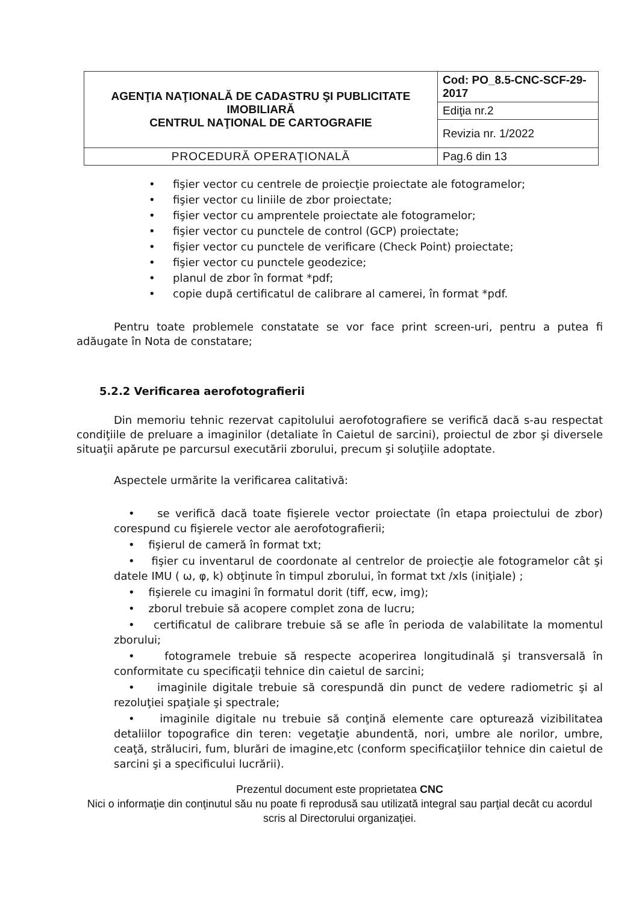| AGENŢIA NAŢIONALĂ DE CADASTRU ŞI PUBLICITATE IMOBILIARĂ CENTRUL NAŢIONAL DE CARTOGRAFIE | Cod: PO_8.5-CNC-SCF-29-2017 |
| | Ediţia nr.2 |
| | Revizia nr. 1/2022 |
| PROCEDURĂ OPERAŢIONALĂ | Pag.6 din 13 |
• fişier vector cu centrele de proiecţie proiectate ale fotogramelor;
• fişier vector cu liniile de zbor proiectate;
• fişier vector cu amprentele proiectate ale fotogramelor;
• fişier vector cu punctele de control (GCP) proiectate;
• fişier vector cu punctele de verificare (Check Point) proiectate;
• fişier vector cu punctele geodezice;
• planul de zbor în format *pdf;
• copie după certificatul de calibrare al camerei, în format *pdf.
Pentru toate problemele constatate se vor face print screen-uri, pentru a putea fi adăugate în Nota de constatare;
5.2.2 Verificarea aerofotografierii
Din memoriu tehnic rezervat capitolului aerofotografiere se verifică dacă s-au respectat condiţiile de preluare a imaginilor (detaliate în Caietul de sarcini), proiectul de zbor şi diversele situaţii apărute pe parcursul executării zborului, precum şi soluţiile adoptate.
Aspectele urmărite la verificarea calitativă:
• se verifică dacă toate fişierele vector proiectate (în etapa proiectului de zbor) corespund cu fişierele vector ale aerofotografierii;
• fişierul de cameră în format txt;
• fişier cu inventarul de coordonate al centrelor de proiecţie ale fotogramelor cât şi datele IMU ( ω, φ, k) obţinute în timpul zborului, în format txt /xls (iniţiale) ;
• fişierele cu imagini în formatul dorit (tiff, ecw, img);
• zborul trebuie să acopere complet zona de lucru;
• certificatul de calibrare trebuie să se afle în perioda de valabilitate la momentul zborului;
• fotogramele trebuie să respecte acoperirea longitudinală şi transversală în conformitate cu specificaţii tehnice din caietul de sarcini;
• imaginile digitale trebuie să corespundă din punct de vedere radiometric şi al rezoluţiei spaţiale şi spectrale;
• imaginile digitale nu trebuie să conţină elemente care optureazǎ vizibilitatea detaliilor topografice din teren: vegetaţie abundentă, nori, umbre ale norilor, umbre, ceaţă, străluciri, fum, blurări de imagine,etc (conform specificaţiilor tehnice din caietul de sarcini şi a specificului lucrării).
Prezentul document este proprietatea CNC
Nici o informaţie din conţinutul său nu poate fi reprodusă sau utilizată integral sau parţial decât cu acordul scris al Directorului organizaţiei.